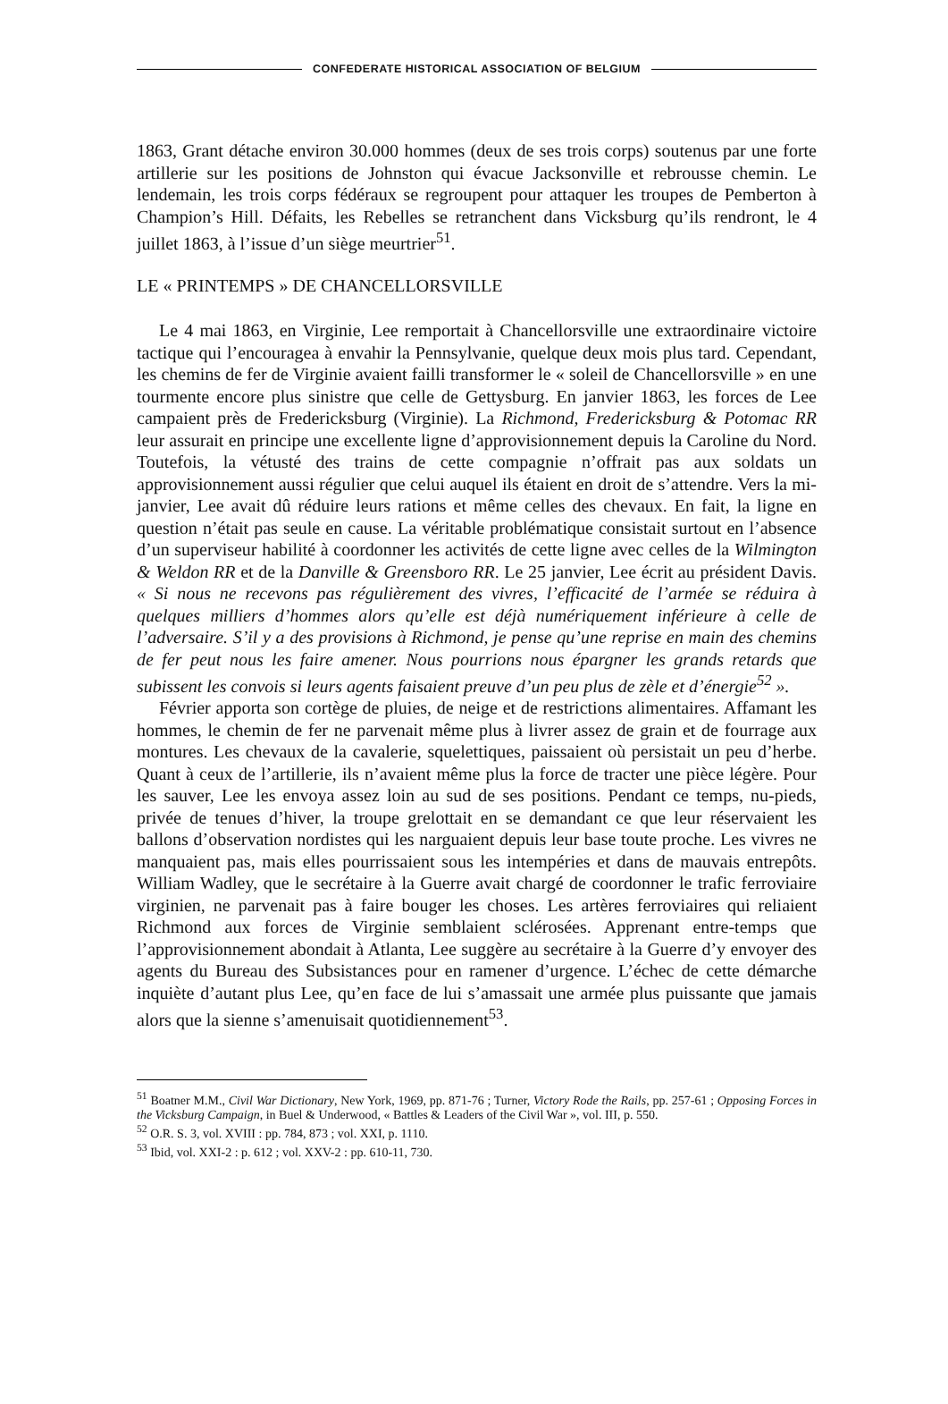CONFEDERATE HISTORICAL ASSOCIATION OF BELGIUM
1863, Grant détache environ 30.000 hommes (deux de ses trois corps) soutenus par une forte artillerie sur les positions de Johnston qui évacue Jacksonville et rebrousse chemin. Le lendemain, les trois corps fédéraux se regroupent pour attaquer les troupes de Pemberton à Champion’s Hill. Défaits, les Rebelles se retranchent dans Vicksburg qu’ils rendront, le 4 juillet 1863, à l’issue d’un siège meurtrier<sup>51</sup>.
LE « PRINTEMPS » DE CHANCELLORSVILLE
Le 4 mai 1863, en Virginie, Lee remportait à Chancellorsville une extraordinaire victoire tactique qui l’encouragea à envahir la Pennsylvanie, quelque deux mois plus tard. Cependant, les chemins de fer de Virginie avaient failli transformer le « soleil de Chancellorsville » en une tourmente encore plus sinistre que celle de Gettysburg. En janvier 1863, les forces de Lee campaient près de Fredericksburg (Virginie). La Richmond, Fredericksburg & Potomac RR leur assurait en principe une excellente ligne d’approvisionnement depuis la Caroline du Nord. Toutefois, la vétusté des trains de cette compagnie n’offrait pas aux soldats un approvisionnement aussi régulier que celui auquel ils étaient en droit de s’attendre. Vers la mi-janvier, Lee avait dû réduire leurs rations et même celles des chevaux. En fait, la ligne en question n’était pas seule en cause. La véritable problématique consistait surtout en l’absence d’un superviseur habilité à coordonner les activités de cette ligne avec celles de la Wilmington & Weldon RR et de la Danville & Greensboro RR. Le 25 janvier, Lee écrit au président Davis. « Si nous ne recevons pas régulièrement des vivres, l’efficacité de l’armée se réduira à quelques milliers d’hommes alors qu’elle est déjà numériquement inférieure à celle de l’adversaire. S’il y a des provisions à Richmond, je pense qu’une reprise en main des chemins de fer peut nous les faire amener. Nous pourrions nous épargner les grands retards que subissent les convois si leurs agents faisaient preuve d’un peu plus de zèle et d’énergie<sup>52</sup> ».
Février apporta son cortège de pluies, de neige et de restrictions alimentaires. Affamant les hommes, le chemin de fer ne parvenait même plus à livrer assez de grain et de fourrage aux montures. Les chevaux de la cavalerie, squelettiques, paissaient où persistait un peu d’herbe. Quant à ceux de l’artillerie, ils n’avaient même plus la force de tracter une pièce légère. Pour les sauver, Lee les envoya assez loin au sud de ses positions. Pendant ce temps, nu-pieds, privée de tenues d’hiver, la troupe grelottait en se demandant ce que leur réservaient les ballons d’observation nordistes qui les narguaient depuis leur base toute proche. Les vivres ne manquaient pas, mais elles pourrissaient sous les intempéries et dans de mauvais entrepôts. William Wadley, que le secrétaire à la Guerre avait chargé de coordonner le trafic ferroviaire virginien, ne parvenait pas à faire bouger les choses. Les artères ferroviaires qui reliaient Richmond aux forces de Virginie semblaient sclérosées. Apprenant entre-temps que l’approvisionnement abondait à Atlanta, Lee suggère au secrétaire à la Guerre d’y envoyer des agents du Bureau des Subsistances pour en ramener d’urgence. L’échec de cette démarche inquiète d’autant plus Lee, qu’en face de lui s’amassait une armée plus puissante que jamais alors que la sienne s’amenuisait quotidiennement<sup>53</sup>.
<sup>51</sup> Boatner M.M., Civil War Dictionary, New York, 1969, pp. 871-76 ; Turner, Victory Rode the Rails, pp. 257-61 ; Opposing Forces in the Vicksburg Campaign, in Buel & Underwood, « Battles & Leaders of the Civil War », vol. III, p. 550.
<sup>52</sup> O.R. S. 3, vol. XVIII : pp. 784, 873 ; vol. XXI, p. 1110.
<sup>53</sup> Ibid, vol. XXI-2 : p. 612 ; vol. XXV-2 : pp. 610-11, 730.